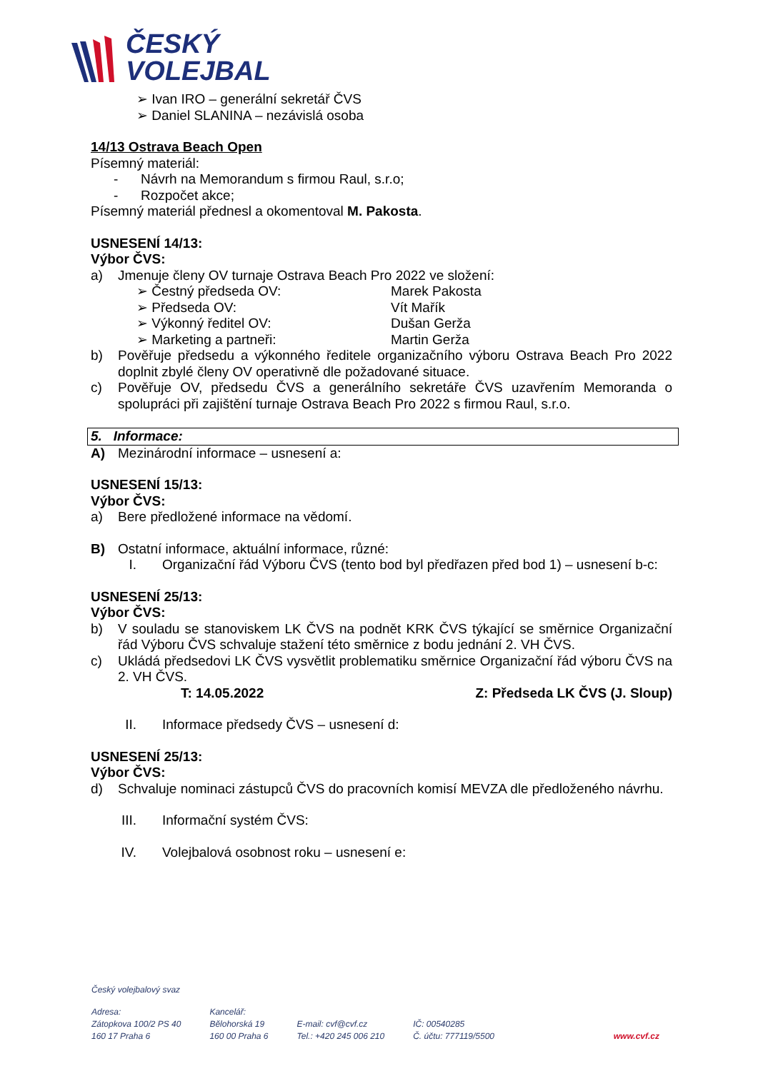ČESKÝ
VOLEJBAL
➢ Ivan IRO – generální sekretář ČVS
➢ Daniel SLANINA – nezávislá osoba
14/13 Ostrava Beach Open
Písemný materiál:
- Návrh na Memorandum s firmou Raul, s.r.o;
- Rozpočet akce;
Písemný materiál přednesl a okomentoval M. Pakosta.
USNESENÍ 14/13:
Výbor ČVS:
a) Jmenuje členy OV turnaje Ostrava Beach Pro 2022 ve složení:
➢ Čestný předseda OV: Marek Pakosta
➢ Předseda OV: Vít Mařík
➢ Výkonný ředitel OV: Dušan Gerža
➢ Marketing a partneři: Martin Gerža
b) Pověřuje předsedu a výkonného ředitele organizačního výboru Ostrava Beach Pro 2022 doplnit zbylé členy OV operativně dle požadované situace.
c) Pověřuje OV, předsedu ČVS a generálního sekretáře ČVS uzavřením Memoranda o spolupráci při zajištění turnaje Ostrava Beach Pro 2022 s firmou Raul, s.r.o.
5. Informace:
A) Mezinárodní informace – usnesení a:
USNESENÍ 15/13:
Výbor ČVS:
a) Bere předložené informace na vědomí.
B) Ostatní informace, aktuální informace, různé:
I. Organizační řád Výboru ČVS (tento bod byl předřazen před bod 1) – usnesení b-c:
USNESENÍ 25/13:
Výbor ČVS:
b) V souladu se stanoviskem LK ČVS na podnět KRK ČVS týkající se směrnice Organizační řád Výboru ČVS schvaluje stažení této směrnice z bodu jednání 2. VH ČVS.
c) Ukládá předsedovi LK ČVS vysvětlit problematiku směrnice Organizační řád výboru ČVS na 2. VH ČVS.
T: 14.05.2022 Z: Předseda LK ČVS (J. Sloup)
II. Informace předsedy ČVS – usnesení d:
USNESENÍ 25/13:
Výbor ČVS:
d) Schvaluje nominaci zástupců ČVS do pracovních komisí MEVZA dle předloženého návrhu.
III. Informační systém ČVS:
IV. Volejbalová osobnost roku – usnesení e:
Český volejbalový svaz
Adresa:
Zátopkova 100/2 PS 40
160 17 Praha 6
Kancelář:
Bělohorská 19
160 00 Praha 6
E-mail: cvf@cvf.cz
Tel.: +420 245 006 210
IČ: 00540285
Č. účtu: 777119/5500
www.cvf.cz